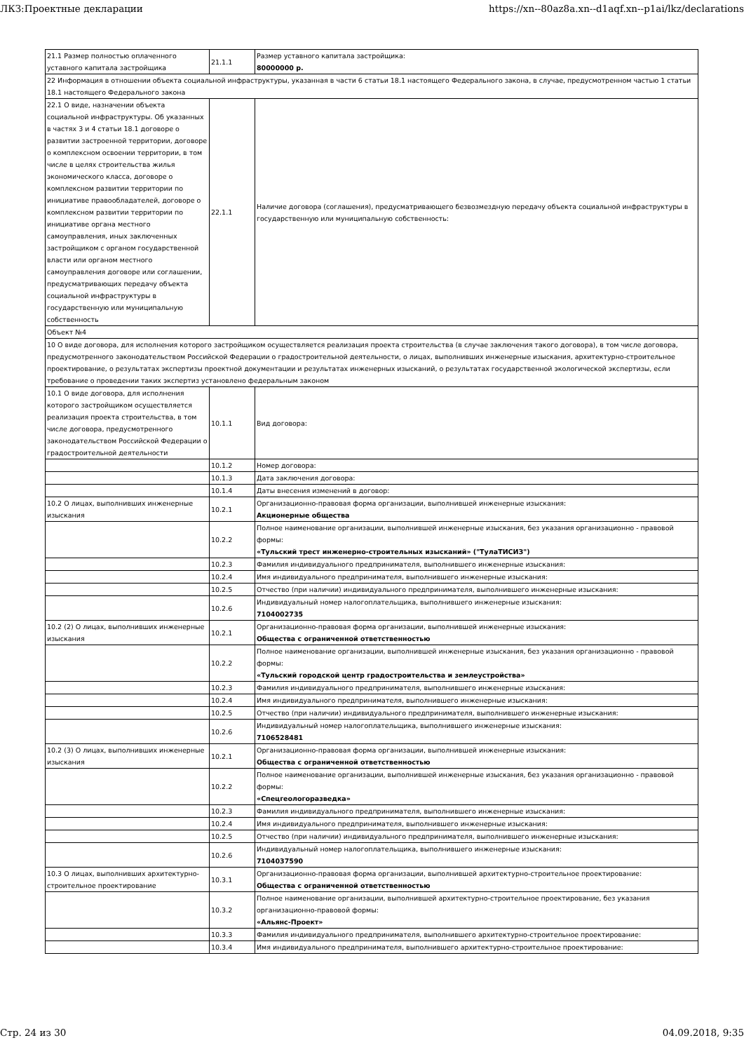ЛКЗ:Проектные декларации https://xn--80az8a.xn--d1aqf.xn--p1ai/lkz/declarations
| 21.1 Размер полностью оплаченного уставного капитала застройщика | 21.1.1 | Размер уставного капитала застройщика: 80000000 р. |
| 22 Информация в отношении объекта социальной инфраструктуры, указанная в части 6 статьи 18.1 настоящего Федерального закона, в случае, предусмотренном частью 1 статьи 18.1 настоящего Федерального закона | | |
| 22.1 О виде, назначении объекта социальной инфраструктуры. Об указанных в частях 3 и 4 статьи 18.1 договоре о развитии застроенной территории, договоре о комплексном освоении территории, в том числе в целях строительства жилья экономического класса, договоре о комплексном развитии территории по инициативе правообладателей, договоре о комплексном развитии территории по инициативе органа местного самоуправления, иных заключенных застройщиком с органом государственной власти или органом местного самоуправления договоре или соглашении, предусматривающих передачу объекта социальной инфраструктуры в государственную или муниципальную собственность | 22.1.1 | Наличие договора (соглашения), предусматривающего безвозмездную передачу объекта социальной инфраструктуры в государственную или муниципальную собственность: |
| Объект №4 | | |
| 10 О виде договора, для исполнения которого застройщиком осуществляется реализация проекта строительства (в случае заключения такого договора), в том числе договора, предусмотренного законодательством Российской Федерации о градостроительной деятельности, о лицах, выполнивших инженерные изыскания, архитектурно-строительное проектирование, о результатах экспертизы проектной документации и результатах инженерных изысканий, о результатах государственной экологической экспертизы, если требование о проведении таких экспертиз установлено федеральным законом | | |
| 10.1 О виде договора, для исполнения которого застройщиком осуществляется реализация проекта строительства, в том числе договора, предусмотренного законодательством Российской Федерации о градостроительной деятельности | 10.1.1 | Вид договора: |
| | 10.1.2 | Номер договора: |
| | 10.1.3 | Дата заключения договора: |
| | 10.1.4 | Даты внесения изменений в договор: |
| 10.2 О лицах, выполнивших инженерные изыскания | 10.2.1 | Организационно-правовая форма организации, выполнившей инженерные изыскания: Акционерные общества |
| | 10.2.2 | Полное наименование организации, выполнившей инженерные изыскания, без указания организационно - правовой формы: «Тульский трест инженерно-строительных изысканий» ("ТулаТИСИЗ") |
| | 10.2.3 | Фамилия индивидуального предпринимателя, выполнившего инженерные изыскания: |
| | 10.2.4 | Имя индивидуального предпринимателя, выполнившего инженерные изыскания: |
| | 10.2.5 | Отчество (при наличии) индивидуального предпринимателя, выполнившего инженерные изыскания: |
| | 10.2.6 | Индивидуальный номер налогоплательщика, выполнившего инженерные изыскания: 7104002735 |
| 10.2 (2) О лицах, выполнивших инженерные изыскания | 10.2.1 | Организационно-правовая форма организации, выполнившей инженерные изыскания: Общества с ограниченной ответственностью |
| | 10.2.2 | Полное наименование организации, выполнившей инженерные изыскания, без указания организационно - правовой формы: «Тульский городской центр градостроительства и землеустройства» |
| | 10.2.3 | Фамилия индивидуального предпринимателя, выполнившего инженерные изыскания: |
| | 10.2.4 | Имя индивидуального предпринимателя, выполнившего инженерные изыскания: |
| | 10.2.5 | Отчество (при наличии) индивидуального предпринимателя, выполнившего инженерные изыскания: |
| | 10.2.6 | Индивидуальный номер налогоплательщика, выполнившего инженерные изыскания: 7106528481 |
| 10.2 (3) О лицах, выполнивших инженерные изыскания | 10.2.1 | Организационно-правовая форма организации, выполнившей инженерные изыскания: Общества с ограниченной ответственностью |
| | 10.2.2 | Полное наименование организации, выполнившей инженерные изыскания, без указания организационно - правовой формы: «Спецгеологоразведка» |
| | 10.2.3 | Фамилия индивидуального предпринимателя, выполнившего инженерные изыскания: |
| | 10.2.4 | Имя индивидуального предпринимателя, выполнившего инженерные изыскания: |
| | 10.2.5 | Отчество (при наличии) индивидуального предпринимателя, выполнившего инженерные изыскания: |
| | 10.2.6 | Индивидуальный номер налогоплательщика, выполнившего инженерные изыскания: 7104037590 |
| 10.3 О лицах, выполнивших архитектурно-строительное проектирование | 10.3.1 | Организационно-правовая форма организации, выполнившей архитектурно-строительное проектирование: Общества с ограниченной ответственностью |
| | 10.3.2 | Полное наименование организации, выполнившей архитектурно-строительное проектирование, без указания организационно-правовой формы: «Альянс-Проект» |
| | 10.3.3 | Фамилия индивидуального предпринимателя, выполнившего архитектурно-строительное проектирование: |
| | 10.3.4 | Имя индивидуального предпринимателя, выполнившего архитектурно-строительное проектирование: |
Стр. 24 из 30 04.09.2018, 9:35